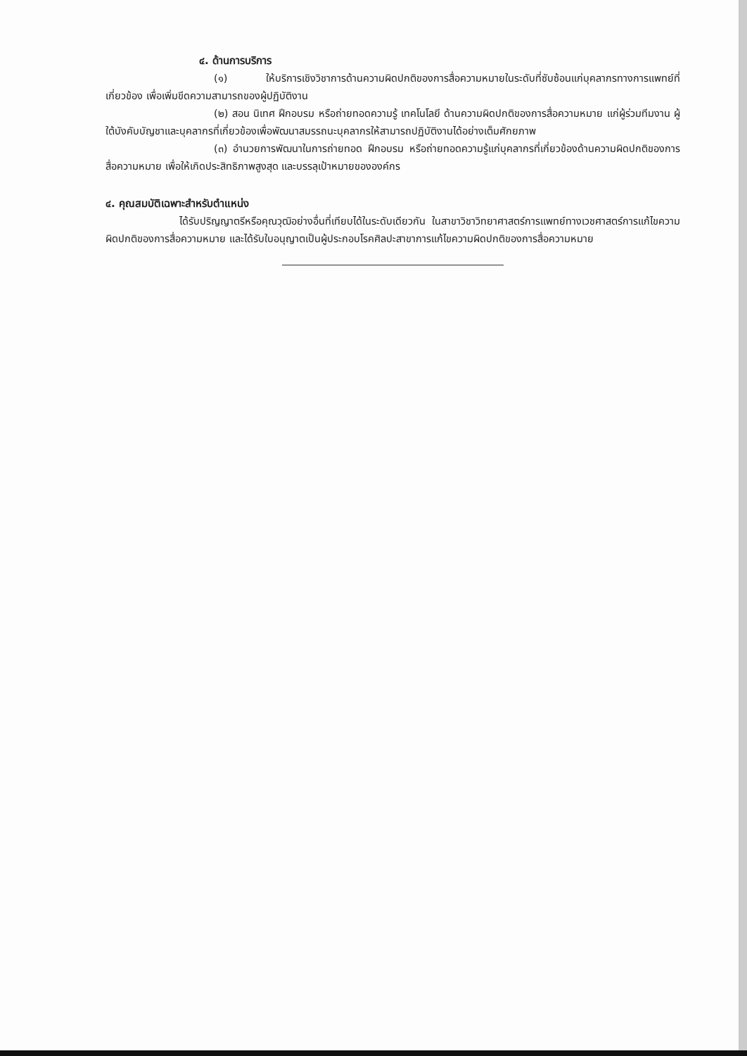๔. ด้านการบริการ
(๑) ให้บริการเชิงวิชาการด้านความผิดปกติของการสื่อความหมายในระดับที่ซับซ้อนแก่บุคลากรทางการแพทย์ที่เกี่ยวข้อง เพื่อเพิ่มขีดความสามารถของผู้ปฏิบัติงาน
(๒) สอน นิเทศ ฝึกอบรม หรือถ่ายทอดความรู้ เทคโนโลยี ด้านความผิดปกติของการสื่อความหมาย แก่ผู้ร่วมทีมงาน ผู้ใต้บังคับบัญชาและบุคลากรที่เกี่ยวข้องเพื่อพัฒนาสมรรถนะบุคลากรให้สามารถปฏิบัติงานได้อย่างเต็มศักยภาพ
(๓) อำนวยการพัฒนาในการถ่ายทอด ฝึกอบรม หรือถ่ายทอดความรู้แก่บุคลากรที่เกี่ยวข้องด้านความผิดปกติของการสื่อความหมาย เพื่อให้เกิดประสิทธิภาพสูงสุด และบรรลุเป้าหมายขององค์กร
๔. คุณสมบัติเฉพาะสำหรับตำแหน่ง
ได้รับปริญญาตรีหรือคุณวุฒิอย่างอื่นที่เทียบได้ในระดับเดียวกัน ในสาขาวิชาวิทยาศาสตร์การแพทย์ทางเวชศาสตร์การแก้ไขความผิดปกติของการสื่อความหมาย และได้รับใบอนุญาตเป็นผู้ประกอบโรคศิลปะสาขาการแก้ไขความผิดปกติของการสื่อความหมาย